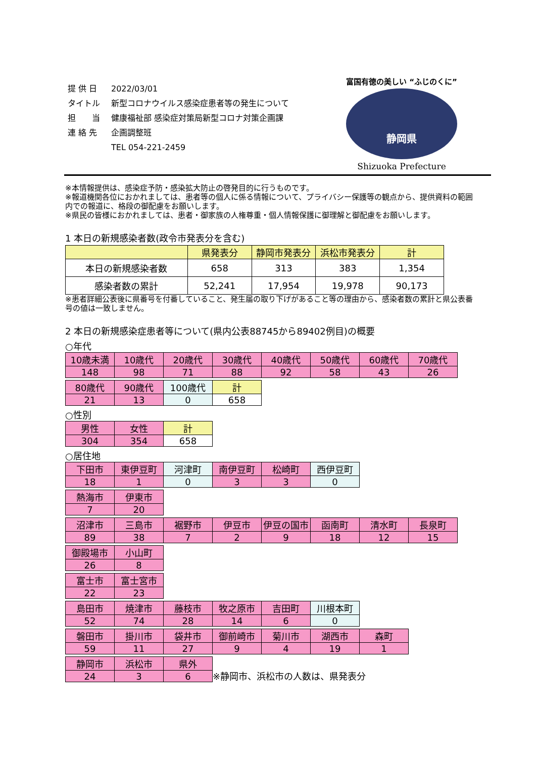| 提 供 日 | 2022/03/01 |
| タイトル | 新型コロナウイルス感染症患者等の発生について |
| 担 当 | 健康福祉部 感染症対策局新型コロナ対策企画課 |
| 連 絡 先 | 企画調整班 |
| | TEL 054-221-2459 |
富国有徳の美しい “ふじのくに”
静岡県
Shizuoka Prefecture
※本情報提供は、感染症予防・感染拡大防止の啓発目的に行うものです。
※報道機関各位におかれましては、患者等の個人に係る情報について、プライバシー保護等の観点から、提供資料の範囲内での報道に、格段の御配慮をお願いします。
※県民の皆様におかれましては、患者・御家族の人権尊重・個人情報保護に御理解と御配慮をお願いします。
1 本日の新規感染者数(政令市発表分を含む)
| | 県発表分 | 静岡市発表分 | 浜松市発表分 | 計 |
| 本日の新規感染者数 | 658 | 313 | 383 | 1,354 |
| 感染者数の累計 | 52,241 | 17,954 | 19,978 | 90,173 |
※患者詳細公表後に県番号を付番していること、発生届の取り下げがあること等の理由から、感染者数の累計と県公表番号の値は一致しません。
2 本日の新規感染症患者等について(県内公表88745から89402例目)の概要
○年代
| 10歳未満 | 10歳代 | 20歳代 | 30歳代 | 40歳代 | 50歳代 | 60歳代 | 70歳代 |
| 148 | 98 | 71 | 88 | 92 | 58 | 43 | 26 |
| 80歳代 | 90歳代 | 100歳代 | 計 |
| 21 | 13 | 0 | 658 |
○性別
| 男性 | 女性 | 計 |
| 304 | 354 | 658 |
○居住地
| 下田市 | 東伊豆町 | 河津町 | 南伊豆町 | 松崎町 | 西伊豆町 |
| 18 | 1 | 0 | 3 | 3 | 0 |
| 熱海市 | 伊東市 |
| 7 | 20 |
| 沼津市 | 三島市 | 裾野市 | 伊豆市 | 伊豆の国市 | 函南町 | 清水町 | 長泉町 |
| 89 | 38 | 7 | 2 | 9 | 18 | 12 | 15 |
| 御殿場市 | 小山町 |
| 26 | 8 |
| 富士市 | 富士宮市 |
| 22 | 23 |
| 島田市 | 焼津市 | 藤枝市 | 牧之原市 | 吉田町 | 川根本町 |
| 52 | 74 | 28 | 14 | 6 | 0 |
| 磐田市 | 掛川市 | 袋井市 | 御前崎市 | 菊川市 | 湖西市 | 森町 |
| 59 | 11 | 27 | 9 | 4 | 19 | 1 |
| 静岡市 | 浜松市 | 県外 |
| 24 | 3 | 6 |
※静岡市、浜松市の人数は、県発表分